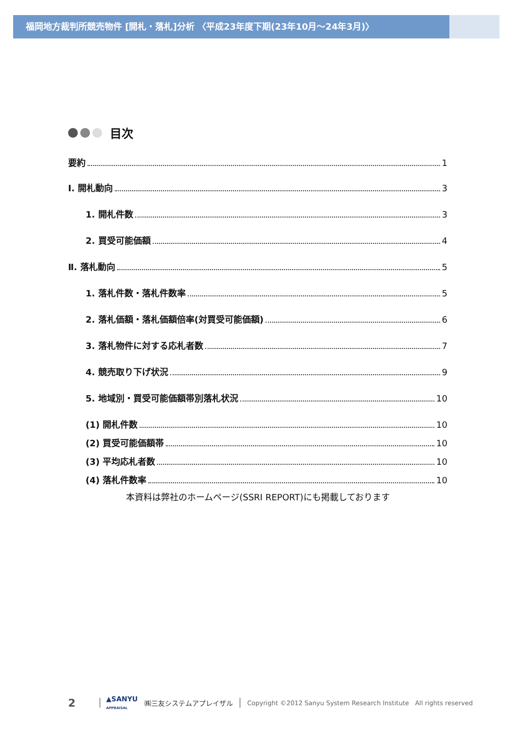福岡地方裁判所競売物件 [開札・落札]分析 〈平成23年度下期(23年10月～24年3月)〉
目次
要約 1
Ⅰ. 開札動向 3
1. 開札件数 3
2. 買受可能価額 4
Ⅱ. 落札動向 5
1. 落札件数・落札件数率 5
2. 落札価額・落札価額倍率(対買受可能価額) 6
3. 落札物件に対する応札者数 7
4. 競売取り下げ状況 9
5. 地域別・買受可能価額帯別落札状況 10
(1) 開札件数 10
(2) 買受可能価額帯 10
(3) 平均応札者数 10
(4) 落札件数率 10
本資料は弊社のホームページ(SSRI REPORT)にも掲載しております
2 ▲SANYU
APPRAISAL ㈱三友システムアプレイザル Copyright ©2012 Sanyu System Research Institute All rights reserved